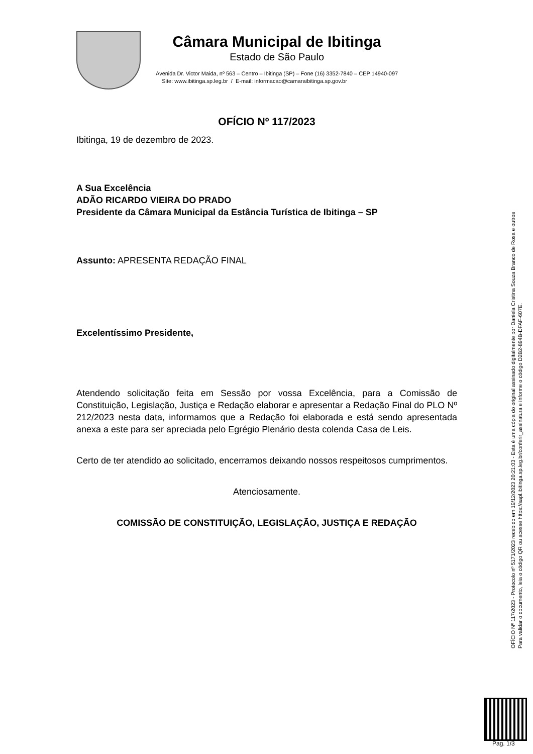Câmara Municipal de Ibitinga
Estado de São Paulo
Avenida Dr. Victor Maida, nº 563 – Centro – Ibitinga (SP) – Fone (16) 3352-7840 – CEP 14940-097
Site: www.ibitinga.sp.leg.br / E-mail: informacao@camaraibitinga.sp.gov.br
OFÍCIO Nº 117/2023
Ibitinga, 19 de dezembro de 2023.
A Sua Excelência
ADÃO RICARDO VIEIRA DO PRADO
Presidente da Câmara Municipal da Estância Turística de Ibitinga – SP
Assunto: APRESENTA REDAÇÃO FINAL
Excelentíssimo Presidente,
Atendendo solicitação feita em Sessão por vossa Excelência, para a Comissão de Constituição, Legislação, Justiça e Redação elaborar e apresentar a Redação Final do PLO Nº 212/2023 nesta data, informamos que a Redação foi elaborada e está sendo apresentada anexa a este para ser apreciada pelo Egrégio Plenário desta colenda Casa de Leis.
Certo de ter atendido ao solicitado, encerramos deixando nossos respeitosos cumprimentos.
Atenciosamente.
COMISSÃO DE CONSTITUIÇÃO, LEGISLAÇÃO, JUSTIÇA E REDAÇÃO
OFÍCIO Nº 117/2023 - Protocolo nº 5171/2023 recebido em 19/12/2023 20:21:03 - Esta é uma cópia do original assinado digitalmente por Daniela Cristina Souza Branco de Rosa e outros
Para validar o documento, leia o código QR ou acesse https://sapl.ibitinga.sp.leg.br/conferir_assinatura e informe o código D2B2-894B-DFAF-607E.
Pag. 1/3